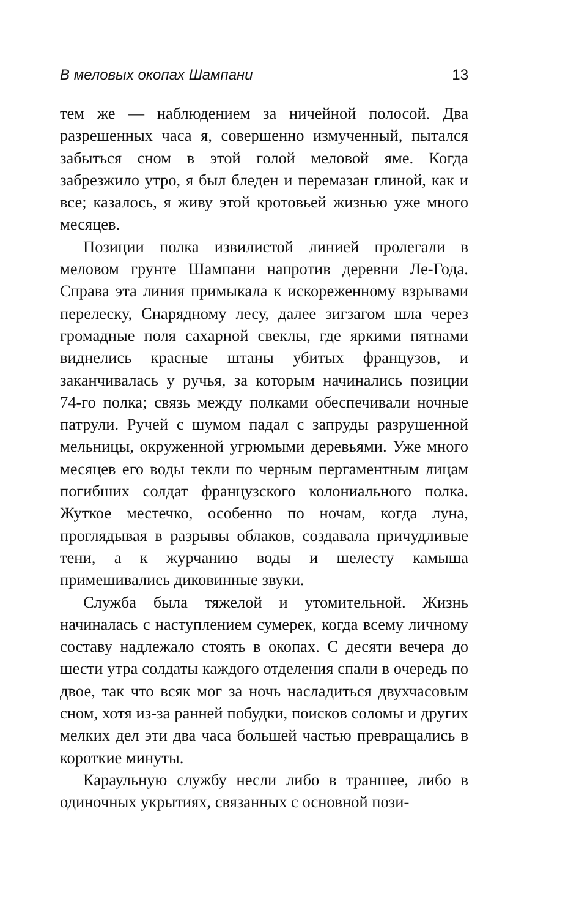В меловых окопах Шампани 13
тем же — наблюдением за ничейной полосой. Два разрешенных часа я, совершенно измученный, пытался забыться сном в этой голой меловой яме. Когда забрезжило утро, я был бледен и перемазан глиной, как и все; казалось, я живу этой кротовьей жизнью уже много месяцев.
Позиции полка извилистой линией пролегали в меловом грунте Шампани напротив деревни Ле-Года. Справа эта линия примыкала к искореженному взрывами перелеску, Снарядному лесу, далее зигзагом шла через громадные поля сахарной свеклы, где яркими пятнами виднелись красные штаны убитых французов, и заканчивалась у ручья, за которым начинались позиции 74-го полка; связь между полками обеспечивали ночные патрули. Ручей с шумом падал с запруды разрушенной мельницы, окруженной угрюмыми деревьями. Уже много месяцев его воды текли по черным пергаментным лицам погибших солдат французского колониального полка. Жуткое местечко, особенно по ночам, когда луна, проглядывая в разрывы облаков, создавала причудливые тени, а к журчанию воды и шелесту камыша примешивались диковинные звуки.
Служба была тяжелой и утомительной. Жизнь начиналась с наступлением сумерек, когда всему личному составу надлежало стоять в окопах. С десяти вечера до шести утра солдаты каждого отделения спали в очередь по двое, так что всяк мог за ночь насладиться двухчасовым сном, хотя из-за ранней побудки, поисков соломы и других мелких дел эти два часа большей частью превращались в короткие минуты.
Караульную службу несли либо в траншее, либо в одиночных укрытиях, связанных с основной пози-